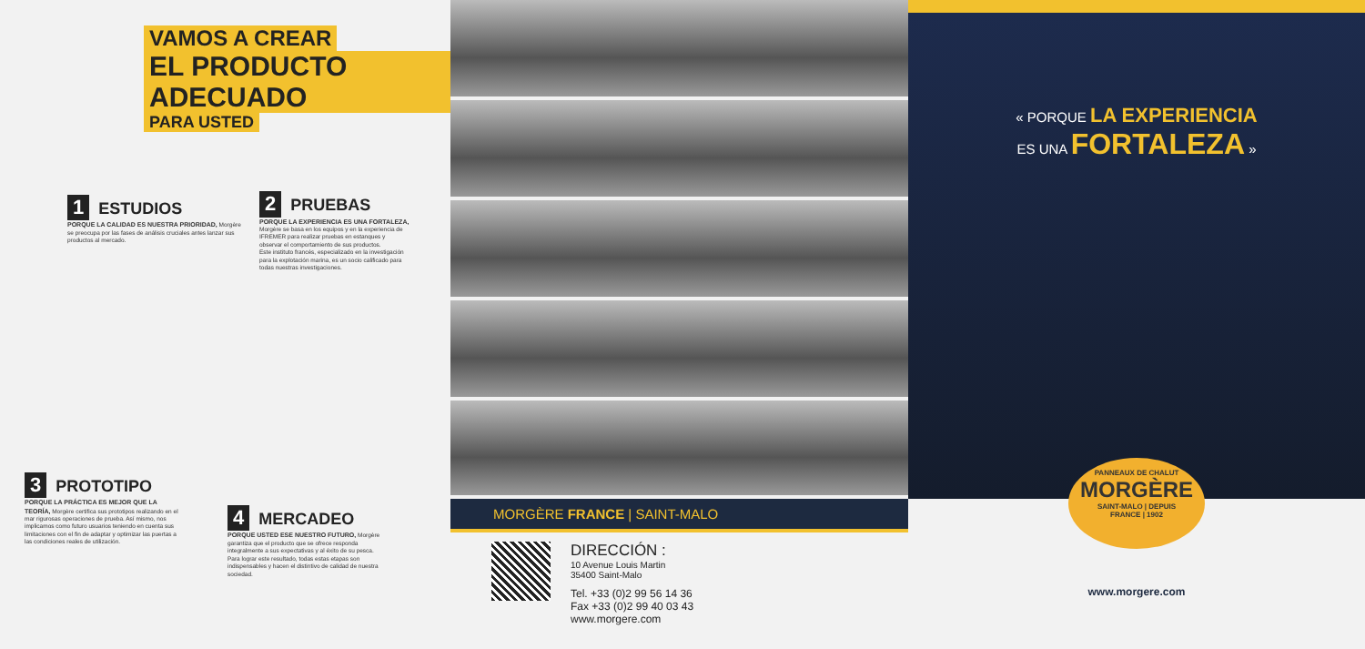VAMOS A CREAR
EL PRODUCTO ADECUADO
PARA USTED
2 PRUEBAS
PORQUE LA EXPERIENCIA ES UNA FORTALEZA, Morgère se basa en los equipos y en la experiencia de IFREMER para realizar pruebas en estanques y observar el comportamiento de sus productos.
Este instituto francés, especializado en la investigación para la explotación marina, es un socio calificado para todas nuestras investigaciones.
1 ESTUDIOS
PORQUE LA CALIDAD ES NUESTRA PRIORIDAD, Morgère se preocupa por las fases de análisis cruciales antes lanzar sus productos al mercado.
3 PROTOTIPO
PORQUE LA PRÁCTICA ES MEJOR QUE LA TEORÍA, Morgère certifica sus prototipos realizando en el mar rigurosas operaciones de prueba. Así mismo, nos implicamos como futuro usuarios teniendo en cuenta sus limitaciones con el fin de adaptar y optimizar las puertas a las condiciones reales de utilización.
4 MERCADEO
PORQUE USTED ESE NUESTRO FUTURO, Morgère garantiza que el producto que se ofrece responda integralmente a sus expectativas y al éxito de su pesca. Para lograr este resultado, todas estas etapas son indispensables y hacen el distintivo de calidad de nuestra sociedad.
MORGÈRE FRANCE | SAINT-MALO
DIRECCIÓN :
10 Avenue Louis Martin
35400 Saint-Malo
Tel. +33 (0)2 99 56 14 36
Fax +33 (0)2 99 40 03 43
www.morgere.com
« PORQUE LA EXPERIENCIA
ES UNA FORTALEZA »
PANNEAUX DE CHALUT
MORGÈRE
SAINT-MALO | DEPUIS
FRANCE | 1902
www.morgere.com